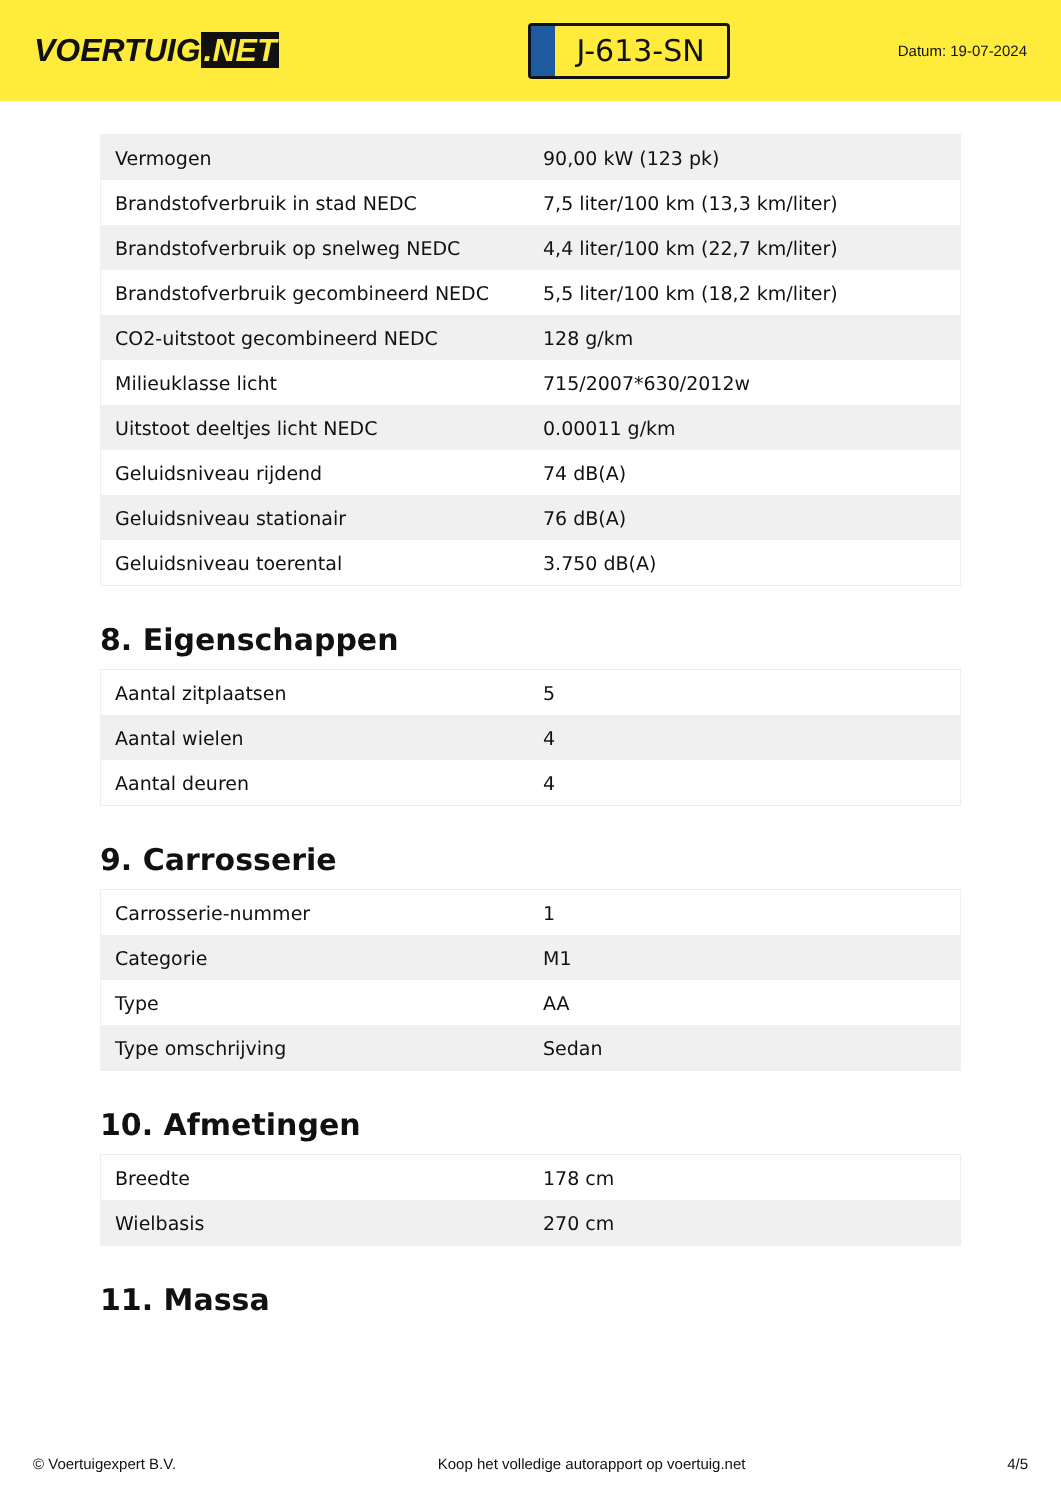VOERTUIG.NET
J-613-SN
Datum: 19-07-2024
| Vermogen | 90,00 kW (123 pk) |
| Brandstofverbruik in stad NEDC | 7,5 liter/100 km (13,3 km/liter) |
| Brandstofverbruik op snelweg NEDC | 4,4 liter/100 km (22,7 km/liter) |
| Brandstofverbruik gecombineerd NEDC | 5,5 liter/100 km (18,2 km/liter) |
| CO2-uitstoot gecombineerd NEDC | 128 g/km |
| Milieuklasse licht | 715/2007*630/2012w |
| Uitstoot deeltjes licht NEDC | 0.00011 g/km |
| Geluidsniveau rijdend | 74 dB(A) |
| Geluidsniveau stationair | 76 dB(A) |
| Geluidsniveau toerental | 3.750 dB(A) |
8. Eigenschappen
| Aantal zitplaatsen | 5 |
| Aantal wielen | 4 |
| Aantal deuren | 4 |
9. Carrosserie
| Carrosserie-nummer | 1 |
| Categorie | M1 |
| Type | AA |
| Type omschrijving | Sedan |
10. Afmetingen
| Breedte | 178 cm |
| Wielbasis | 270 cm |
11. Massa
© Voertuigexpert B.V. Koop het volledige autorapport op voertuig.net 4/5